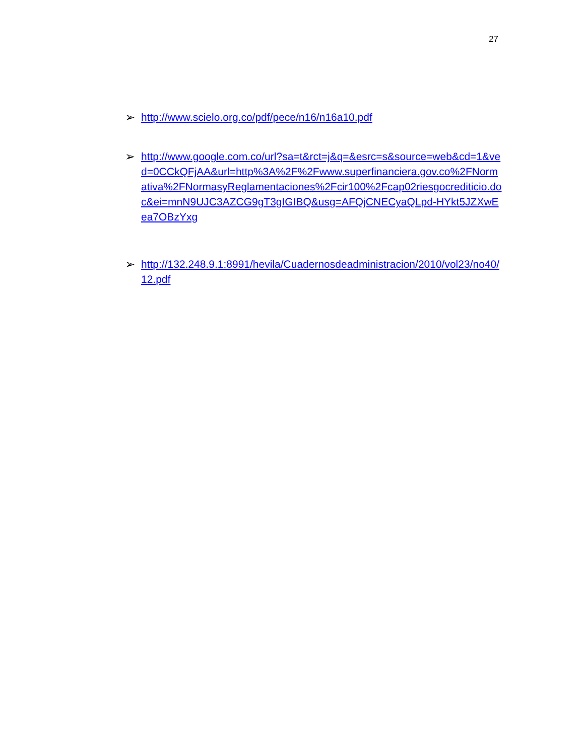27
➢ http://www.scielo.org.co/pdf/pece/n16/n16a10.pdf
➢ http://www.google.com.co/url?sa=t&rct=j&q=&esrc=s&source=web&cd=1&ved=0CCkQFjAA&url=http%3A%2F%2Fwww.superfinanciera.gov.co%2FNormativa%2FNormasyReglamentaciones%2Fcir100%2Fcap02riesgocrediticio.doc&ei=mnN9UJC3AZCG9gT3gIGIBQ&usg=AFQjCNECyaQLpd-HYkt5JZXwEea7OBzYxg
➢ http://132.248.9.1:8991/hevila/Cuadernosdeadministracion/2010/vol23/no40/12.pdf